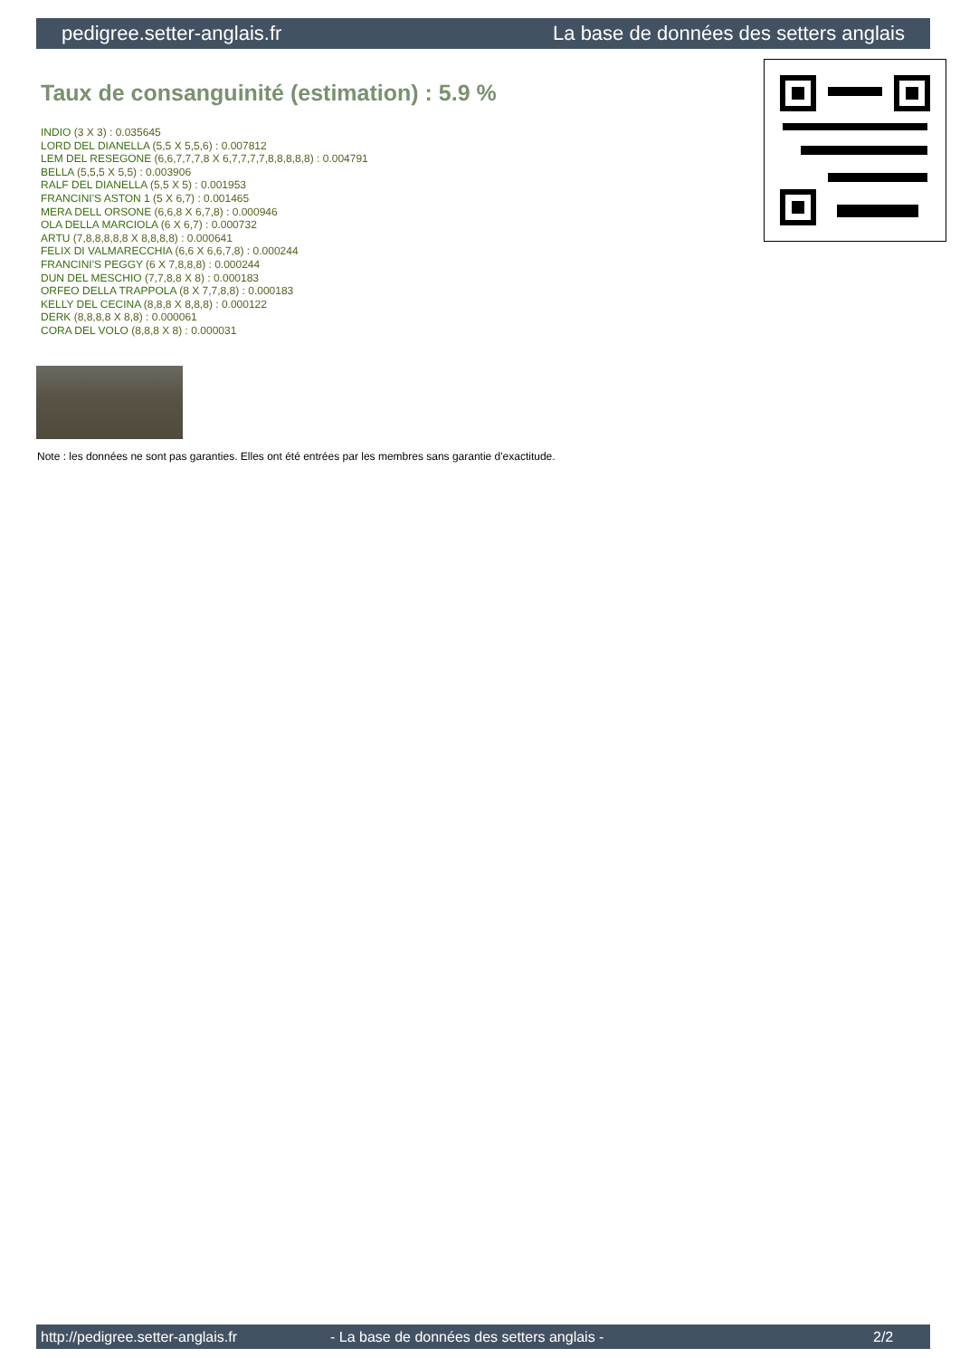pedigree.setter-anglais.fr La base de données des setters anglais
Taux de consanguinité (estimation) : 5.9 %
INDIO (3 X 3) : 0.035645
LORD DEL DIANELLA (5,5 X 5,5,6) : 0.007812
LEM DEL RESEGONE (6,6,7,7,7,8 X 6,7,7,7,7,8,8,8,8,8) : 0.004791
BELLA (5,5,5 X 5,5) : 0.003906
RALF DEL DIANELLA (5,5 X 5) : 0.001953
FRANCINI'S ASTON 1 (5 X 6,7) : 0.001465
MERA DELL ORSONE (6,6,8 X 6,7,8) : 0.000946
OLA DELLA MARCIOLA (6 X 6,7) : 0.000732
ARTU (7,8,8,8,8,8 X 8,8,8,8) : 0.000641
FELIX DI VALMARECCHIA (6,6 X 6,6,7,8) : 0.000244
FRANCINI'S PEGGY (6 X 7,8,8,8) : 0.000244
DUN DEL MESCHIO (7,7,8,8 X 8) : 0.000183
ORFEO DELLA TRAPPOLA (8 X 7,7,8,8) : 0.000183
KELLY DEL CECINA (8,8,8 X 8,8,8) : 0.000122
DERK (8,8,8,8 X 8,8) : 0.000061
CORA DEL VOLO (8,8,8 X 8) : 0.000031
Note : les données ne sont pas garanties. Elles ont été entrées par les membres sans garantie d'exactitude.
http://pedigree.setter-anglais.fr - La base de données des setters anglais - 2/2